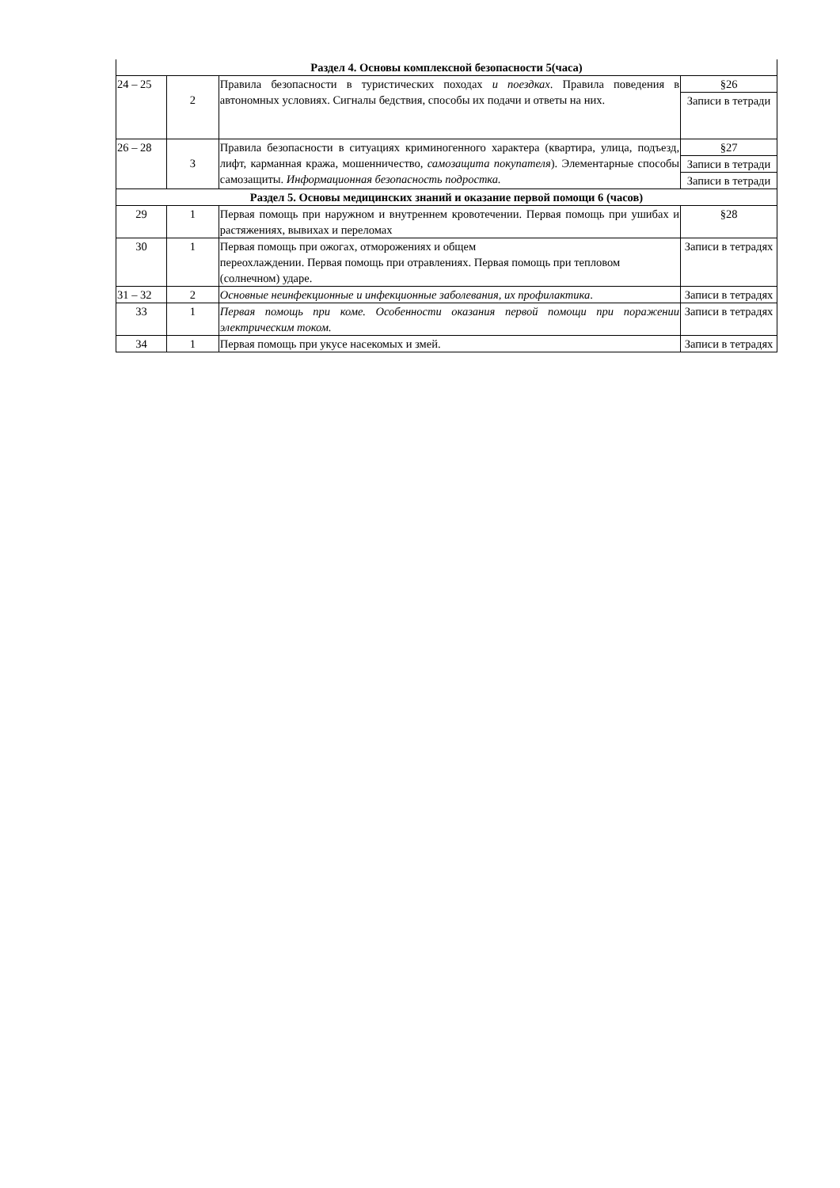| Раздел 4. Основы комплексной безопасности 5(часа) | | | |
| 24 – 25 | 2 | Правила безопасности в туристических походах и поездках . Правила поведения в автономных условиях. Сигналы бедствия, способы их подачи и ответы на них. | §26 |
| | | | Записи в тетради |
| 26 – 28 | 3 | Правила безопасности в ситуациях криминогенного характера (квартира, улица, подъезд, лифт, карманная кража, мошенничество, самозащита покупателя ). Элементарные способы самозащиты. Информационная безопасность подростка. | §27 |
| | | | Записи в тетради |
| | | | Записи в тетради |
| Раздел 5. Основы медицинских знаний и оказание первой помощи 6 (часов) | | | |
| 29 | 1 | Первая помощь при наружном и внутреннем кровотечении. Первая помощь при ушибах и растяжениях, вывихах и переломах | §28 |
| 30 | 1 | Первая помощь при ожогах, отморожениях и общем переохлаждении. Первая помощь при отравлениях. Первая помощь при тепловом (солнечном) ударе. | Записи в тетрадях |
| 31 – 32 | 2 | Основные неинфекционные и инфекционные заболевания, их профилактика . | Записи в тетрадях |
| 33 | 1 | Первая помощь при коме. Особенности оказания первой помощи при поражении электрическим током. | Записи в тетрадях |
| 34 | 1 | Первая помощь при укусе насекомых и змей. | Записи в тетрадях |